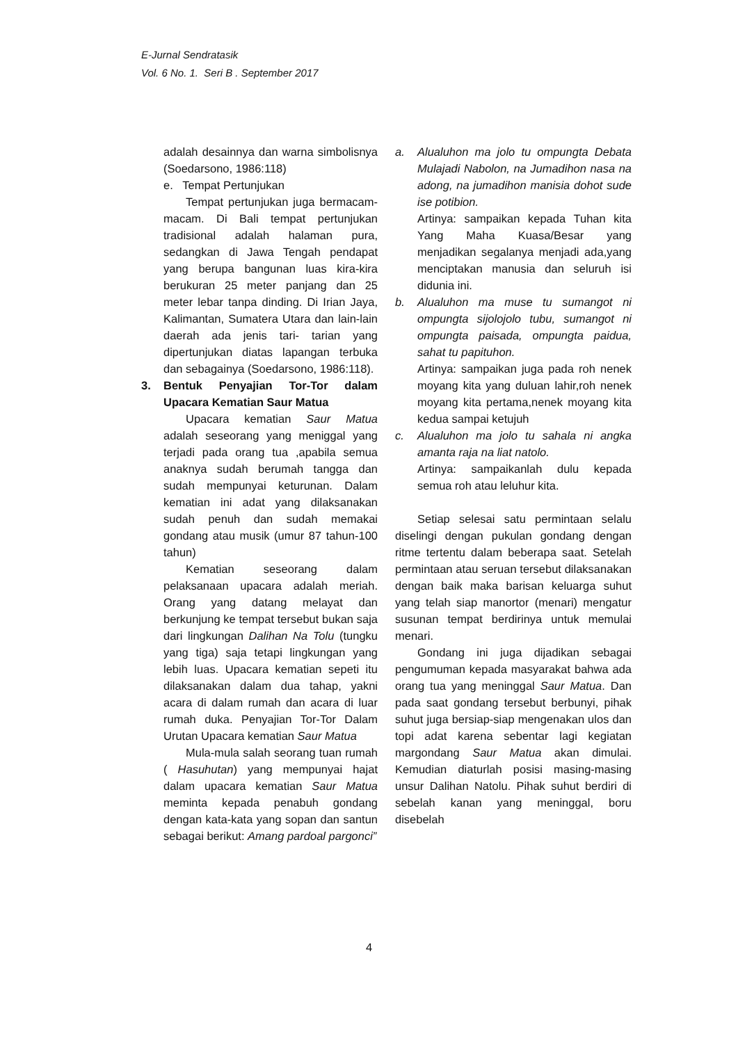E-Jurnal Sendratasik
Vol. 6 No. 1. Seri B . September 2017
adalah desainnya dan warna simbolisnya (Soedarsono, 1986:118)
e. Tempat Pertunjukan
Tempat pertunjukan juga bermacam-macam. Di Bali tempat pertunjukan tradisional adalah halaman pura, sedangkan di Jawa Tengah pendapat yang berupa bangunan luas kira-kira berukuran 25 meter panjang dan 25 meter lebar tanpa dinding. Di Irian Jaya, Kalimantan, Sumatera Utara dan lain-lain daerah ada jenis tari- tarian yang dipertunjukan diatas lapangan terbuka dan sebagainya (Soedarsono, 1986:118).
3. Bentuk Penyajian Tor-Tor dalam Upacara Kematian Saur Matua
Upacara kematian Saur Matua adalah seseorang yang meniggal yang terjadi pada orang tua ,apabila semua anaknya sudah berumah tangga dan sudah mempunyai keturunan. Dalam kematian ini adat yang dilaksanakan sudah penuh dan sudah memakai gondang atau musik (umur 87 tahun-100 tahun)
Kematian seseorang dalam pelaksanaan upacara adalah meriah. Orang yang datang melayat dan berkunjung ke tempat tersebut bukan saja dari lingkungan Dalihan Na Tolu (tungku yang tiga) saja tetapi lingkungan yang lebih luas. Upacara kematian sepeti itu dilaksanakan dalam dua tahap, yakni acara di dalam rumah dan acara di luar rumah duka. Penyajian Tor-Tor Dalam Urutan Upacara kematian Saur Matua
Mula-mula salah seorang tuan rumah ( Hasuhutan) yang mempunyai hajat dalam upacara kematian Saur Matua meminta kepada penabuh gondang dengan kata-kata yang sopan dan santun sebagai berikut: Amang pardoal pargonci”
a. Alualuhon ma jolo tu ompungta Debata Mulajadi Nabolon, na Jumadihon nasa na adong, na jumadihon manisia dohot sude ise potibion.
Artinya: sampaikan kepada Tuhan kita Yang Maha Kuasa/Besar yang menjadikan segalanya menjadi ada,yang menciptakan manusia dan seluruh isi didunia ini.
b. Alualuhon ma muse tu sumangot ni ompungta sijolojolo tubu, sumangot ni ompungta paisada, ompungta paidua, sahat tu papituhon.
Artinya: sampaikan juga pada roh nenek moyang kita yang duluan lahir,roh nenek moyang kita pertama,nenek moyang kita kedua sampai ketujuh
c. Alualuhon ma jolo tu sahala ni angka amanta raja na liat natolo.
Artinya: sampaikanlah dulu kepada semua roh atau leluhur kita.
Setiap selesai satu permintaan selalu diselingi dengan pukulan gondang dengan ritme tertentu dalam beberapa saat. Setelah permintaan atau seruan tersebut dilaksanakan dengan baik maka barisan keluarga suhut yang telah siap manortor (menari) mengatur susunan tempat berdirinya untuk memulai menari.
Gondang ini juga dijadikan sebagai pengumuman kepada masyarakat bahwa ada orang tua yang meninggal Saur Matua. Dan pada saat gondang tersebut berbunyi, pihak suhut juga bersiap-siap mengenakan ulos dan topi adat karena sebentar lagi kegiatan margondang Saur Matua akan dimulai. Kemudian diaturlah posisi masing-masing unsur Dalihan Natolu. Pihak suhut berdiri di sebelah kanan yang meninggal, boru disebelah
4